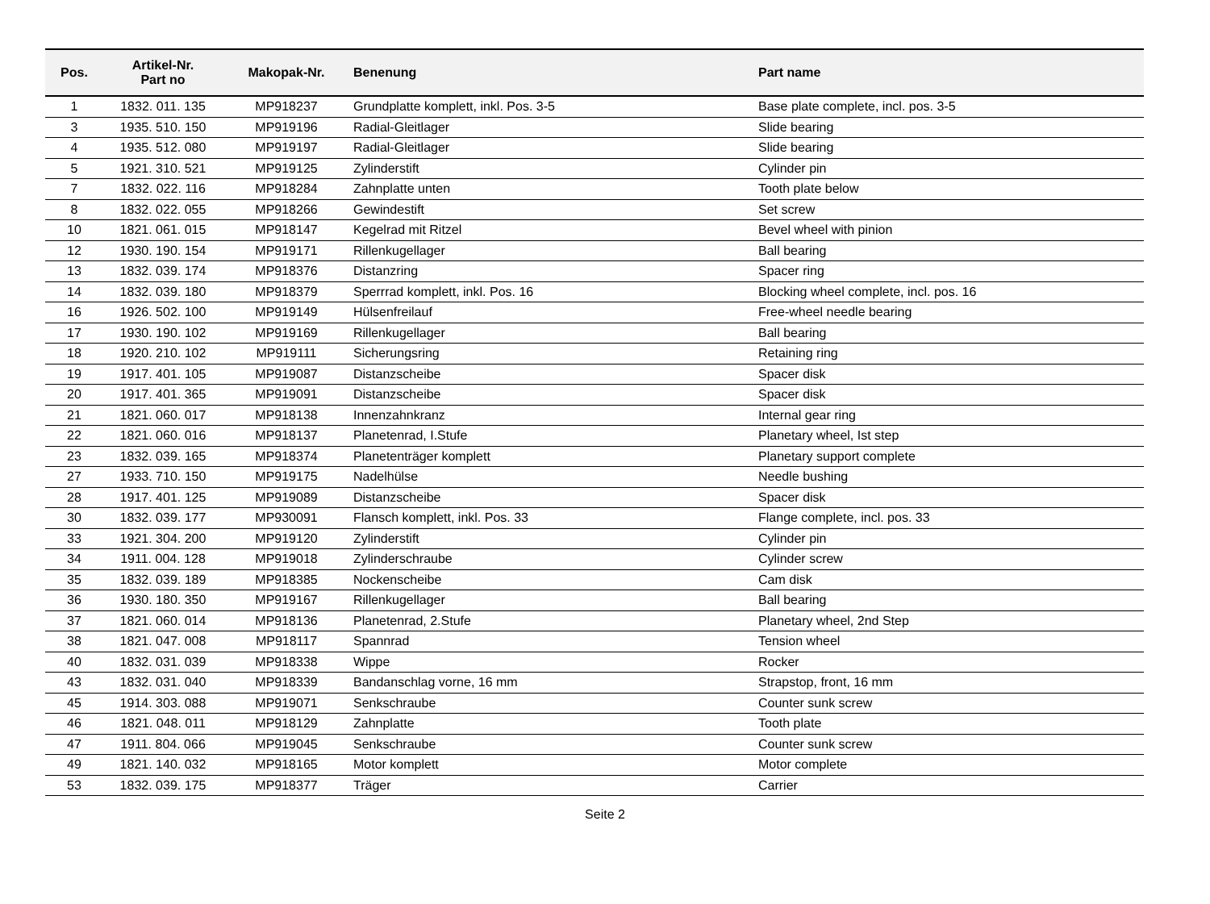| Pos. | Artikel-Nr. Part no | Makopak-Nr. | Benenung | Part name |
| --- | --- | --- | --- | --- |
| 1 | 1832. 011. 135 | MP918237 | Grundplatte komplett, inkl. Pos. 3-5 | Base plate complete, incl. pos. 3-5 |
| 3 | 1935. 510. 150 | MP919196 | Radial-Gleitlager | Slide bearing |
| 4 | 1935. 512. 080 | MP919197 | Radial-Gleitlager | Slide bearing |
| 5 | 1921. 310. 521 | MP919125 | Zylinderstift | Cylinder pin |
| 7 | 1832. 022. 116 | MP918284 | Zahnplatte unten | Tooth plate below |
| 8 | 1832. 022. 055 | MP918266 | Gewindestift | Set screw |
| 10 | 1821. 061. 015 | MP918147 | Kegelrad mit Ritzel | Bevel wheel with pinion |
| 12 | 1930. 190. 154 | MP919171 | Rillenkugellager | Ball bearing |
| 13 | 1832. 039. 174 | MP918376 | Distanzring | Spacer ring |
| 14 | 1832. 039. 180 | MP918379 | Sperrrad komplett, inkl. Pos. 16 | Blocking wheel complete, incl. pos. 16 |
| 16 | 1926. 502. 100 | MP919149 | Hülsenfreilauf | Free-wheel needle bearing |
| 17 | 1930. 190. 102 | MP919169 | Rillenkugellager | Ball bearing |
| 18 | 1920. 210. 102 | MP919111 | Sicherungsring | Retaining ring |
| 19 | 1917. 401. 105 | MP919087 | Distanzscheibe | Spacer disk |
| 20 | 1917. 401. 365 | MP919091 | Distanzscheibe | Spacer disk |
| 21 | 1821. 060. 017 | MP918138 | Innenzahnkranz | Internal gear ring |
| 22 | 1821. 060. 016 | MP918137 | Planetenrad, I.Stufe | Planetary wheel, Ist step |
| 23 | 1832. 039. 165 | MP918374 | Planetenträger komplett | Planetary support complete |
| 27 | 1933. 710. 150 | MP919175 | Nadelhülse | Needle bushing |
| 28 | 1917. 401. 125 | MP919089 | Distanzscheibe | Spacer disk |
| 30 | 1832. 039. 177 | MP930091 | Flansch komplett, inkl. Pos. 33 | Flange complete, incl. pos. 33 |
| 33 | 1921. 304. 200 | MP919120 | Zylinderstift | Cylinder pin |
| 34 | 1911. 004. 128 | MP919018 | Zylinderschraube | Cylinder screw |
| 35 | 1832. 039. 189 | MP918385 | Nockenscheibe | Cam disk |
| 36 | 1930. 180. 350 | MP919167 | Rillenkugellager | Ball bearing |
| 37 | 1821. 060. 014 | MP918136 | Planetenrad, 2.Stufe | Planetary wheel, 2nd Step |
| 38 | 1821. 047. 008 | MP918117 | Spannrad | Tension wheel |
| 40 | 1832. 031. 039 | MP918338 | Wippe | Rocker |
| 43 | 1832. 031. 040 | MP918339 | Bandanschlag vorne, 16 mm | Strapstop, front, 16 mm |
| 45 | 1914. 303. 088 | MP919071 | Senkschraube | Counter sunk screw |
| 46 | 1821. 048. 011 | MP918129 | Zahnplatte | Tooth plate |
| 47 | 1911. 804. 066 | MP919045 | Senkschraube | Counter sunk screw |
| 49 | 1821. 140. 032 | MP918165 | Motor komplett | Motor complete |
| 53 | 1832. 039. 175 | MP918377 | Träger | Carrier |
Seite 2